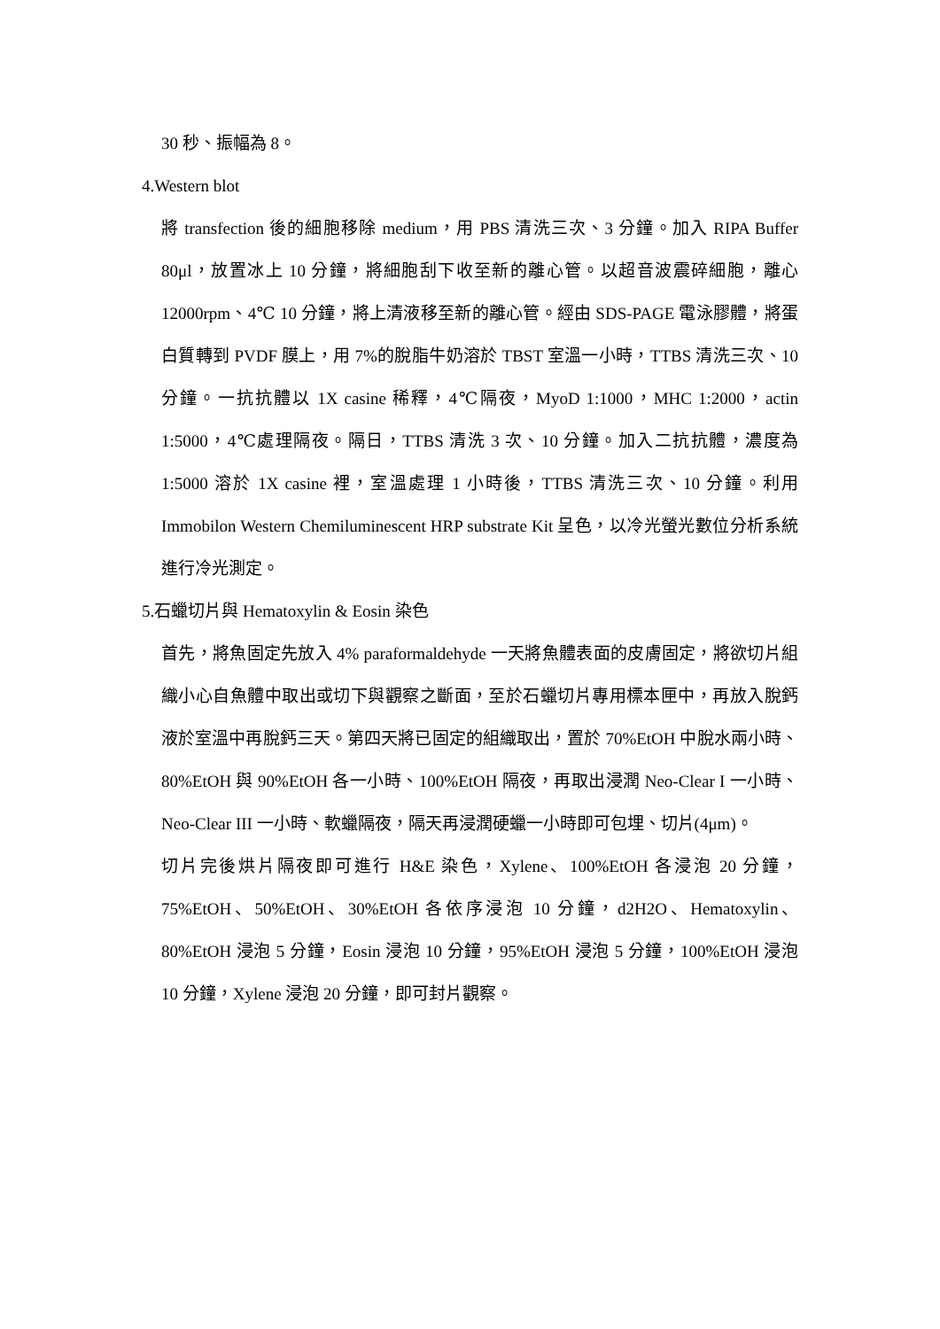30 秒、振幅為 8。
4.Western blot
將 transfection 後的細胞移除 medium，用 PBS 清洗三次、3 分鐘。加入 RIPA Buffer 80μl，放置冰上 10 分鐘，將細胞刮下收至新的離心管。以超音波震碎細胞，離心 12000rpm、4℃ 10 分鐘，將上清液移至新的離心管。經由 SDS-PAGE 電泳膠體，將蛋白質轉到 PVDF 膜上，用 7%的脫脂牛奶溶於 TBST 室溫一小時，TTBS 清洗三次、10 分鐘。一抗抗體以 1X casine 稀釋，4℃隔夜，MyoD 1:1000，MHC 1:2000，actin 1:5000，4℃處理隔夜。隔日，TTBS 清洗 3 次、10 分鐘。加入二抗抗體，濃度為 1:5000 溶於 1X casine 裡，室溫處理 1 小時後，TTBS 清洗三次、10 分鐘。利用 Immobilon Western Chemiluminescent HRP substrate Kit 呈色，以冷光螢光數位分析系統進行冷光測定。
5.石蠟切片與 Hematoxylin & Eosin 染色
首先，將魚固定先放入 4% paraformaldehyde 一天將魚體表面的皮膚固定，將欲切片組織小心自魚體中取出或切下與觀察之斷面，至於石蠟切片專用標本匣中，再放入脫鈣液於室溫中再脫鈣三天。第四天將已固定的組織取出，置於 70%EtOH 中脫水兩小時、80%EtOH 與 90%EtOH 各一小時、100%EtOH 隔夜，再取出浸潤 Neo-Clear I 一小時、Neo-Clear III 一小時、軟蠟隔夜，隔天再浸潤硬蠟一小時即可包埋、切片(4μm)。
切片完後烘片隔夜即可進行 H&E 染色，Xylene、100%EtOH 各浸泡 20 分鐘，75%EtOH、50%EtOH、30%EtOH 各依序浸泡 10 分鐘，d2H2O、Hematoxylin、80%EtOH 浸泡 5 分鐘，Eosin 浸泡 10 分鐘，95%EtOH 浸泡 5 分鐘，100%EtOH 浸泡 10 分鐘，Xylene 浸泡 20 分鐘，即可封片觀察。